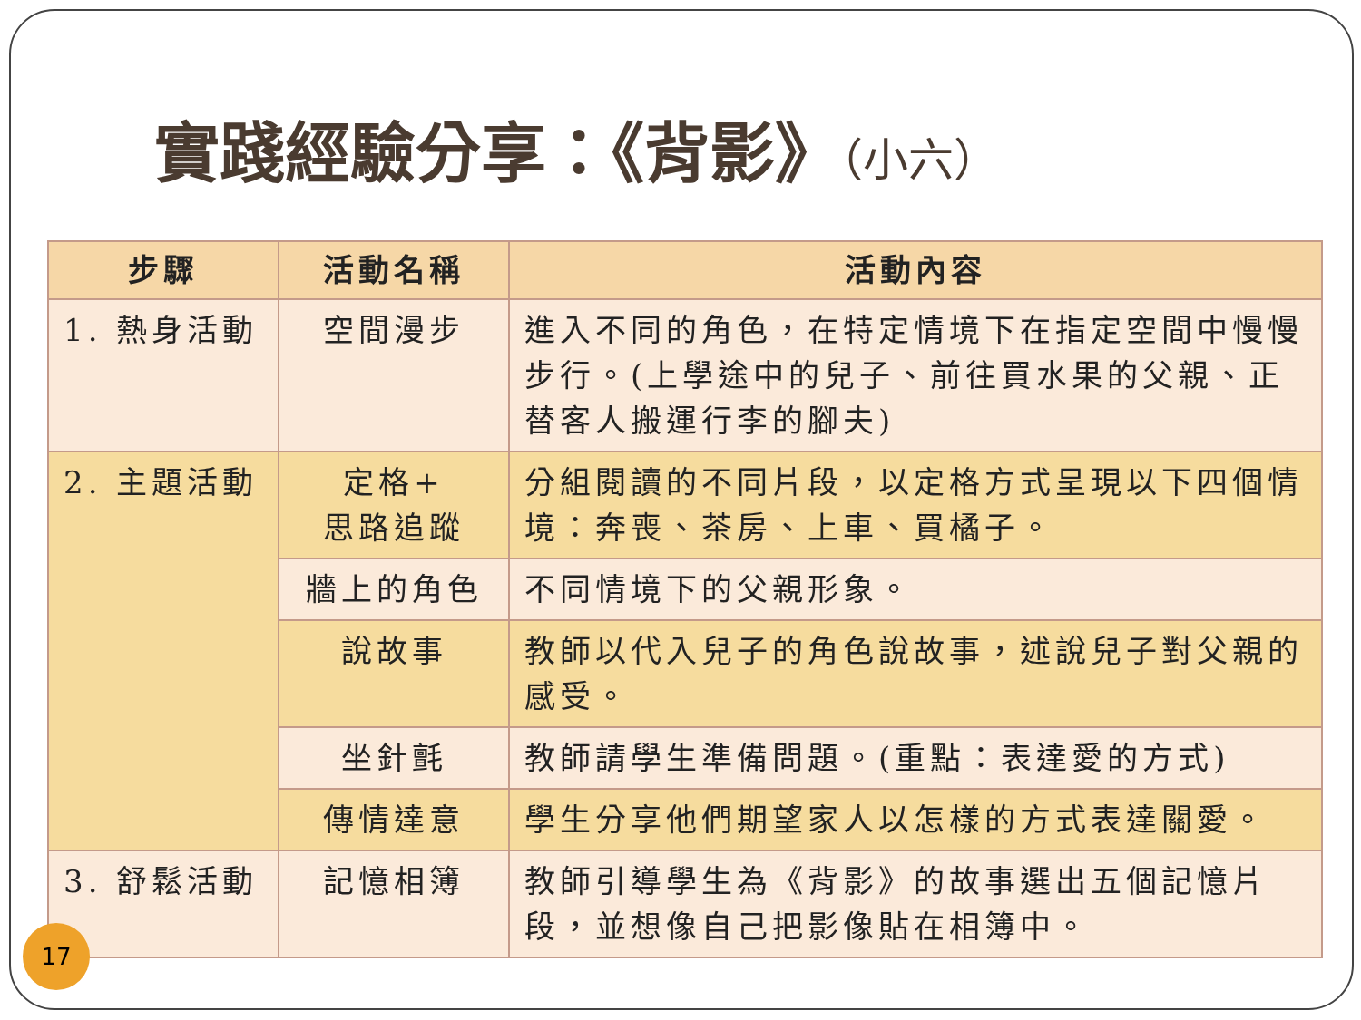實踐經驗分享：《背影》（小六）
| 步驟 | 活動名稱 | 活動內容 |
| --- | --- | --- |
| 1. 熱身活動 | 空間漫步 | 進入不同的角色，在特定情境下在指定空間中慢慢步行。(上學途中的兒子、前往買水果的父親、正替客人搬運行李的腳夫) |
| 2. 主題活動 | 定格+ 思路追蹤 | 分組閱讀的不同片段，以定格方式呈現以下四個情境：奔喪、茶房、上車、買橘子。 |
| | 牆上的角色 | 不同情境下的父親形象。 |
| | 說故事 | 教師以代入兒子的角色說故事，述說兒子對父親的感受。 |
| | 坐針氈 | 教師請學生準備問題。(重點：表達愛的方式) |
| | 傳情達意 | 學生分享他們期望家人以怎樣的方式表達關愛。 |
| 3. 舒鬆活動 | 記憶相簿 | 教師引導學生為《背影》的故事選出五個記憶片段，並想像自己把影像貼在相簿中。 |
17